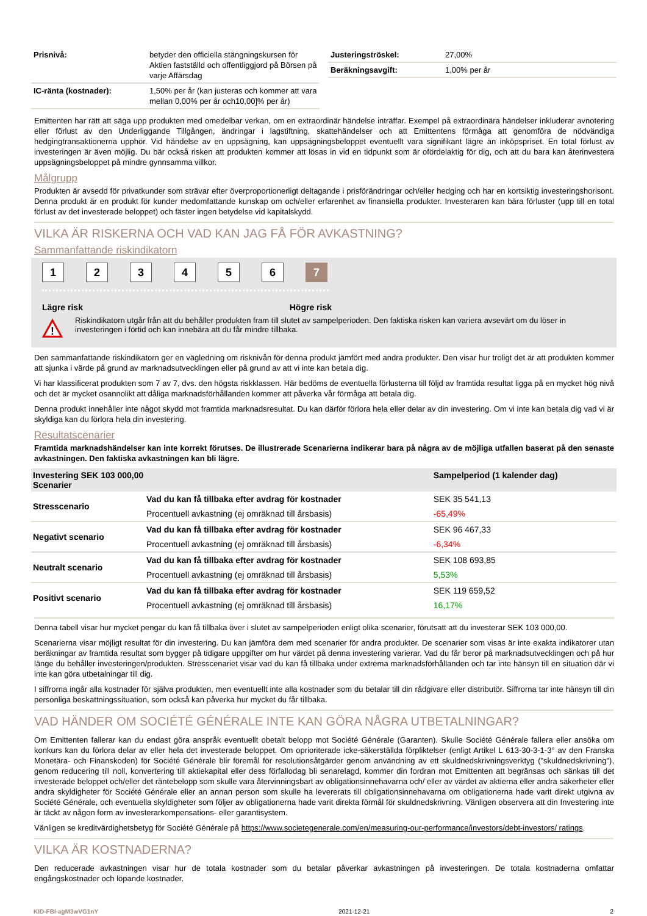| Prisnivå: | betyder den officiella stängningskursen för Aktien fastställd och offentliggjord på Börsen på varje Affärsdag |
| IC-ränta (kostnader): | 1,50% per år (kan justeras och kommer att vara mellan 0,00% per år och10,00]% per år) |
| Justeringströskel: | 27,00% |
| Beräkningsavgift: | 1,00% per år |
Emittenten har rätt att säga upp produkten med omedelbar verkan, om en extraordinär händelse inträffar. Exempel på extraordinära händelser inkluderar avnotering eller förlust av den Underliggande Tillgången, ändringar i lagstiftning, skattehändelser och att Emittentens förmåga att genomföra de nödvändiga hedgingtransaktionerna upphör. Vid händelse av en uppsägning, kan uppsägningsbeloppet eventuellt vara signifikant lägre än inköpspriset. En total förlust av investeringen är även möjlig. Du bär också risken att produkten kommer att lösas in vid en tidpunkt som är ofördelaktig för dig, och att du bara kan återinvestera uppsägningsbeloppet på mindre gynnsamma villkor.
Målgrupp
Produkten är avsedd för privatkunder som strävar efter överproportionerligt deltagande i prisförändringar och/eller hedging och har en kortsiktig investeringshorisont. Denna produkt är en produkt för kunder medomfattande kunskap om och/eller erfarenhet av finansiella produkter. Investeraren kan bära förluster (upp till en total förlust av det investerade beloppet) och fäster ingen betydelse vid kapitalskydd.
VILKA ÄR RISKERNA OCH VAD KAN JAG FÅ FÖR AVKASTNING?
Sammanfattande riskindikatorn
123456 7
Lägre risk Högre risk
!
Riskindikatorn utgår från att du behåller produkten fram till slutet av sampelperioden. Den faktiska risken kan variera avsevärt om du löser in investeringen i förtid och kan innebära att du får mindre tillbaka.
Den sammanfattande riskindikatorn ger en vägledning om risknivån för denna produkt jämfört med andra produkter. Den visar hur troligt det är att produkten kommer att sjunka i värde på grund av marknadsutvecklingen eller på grund av att vi inte kan betala dig.
Vi har klassificerat produkten som 7 av 7, dvs. den högsta riskklassen. Här bedöms de eventuella förlusterna till följd av framtida resultat ligga på en mycket hög nivå och det är mycket osannolikt att dåliga marknadsförhållanden kommer att påverka vår förmåga att betala dig.
Denna produkt innehåller inte något skydd mot framtida marknadsresultat. Du kan därför förlora hela eller delar av din investering. Om vi inte kan betala dig vad vi är skyldiga kan du förlora hela din investering.
Resultatscenarier
Framtida marknadshändelser kan inte korrekt förutses. De illustrerade Scenarierna indikerar bara på några av de möjliga utfallen baserat på den senaste avkastningen. Den faktiska avkastningen kan bli lägre.
| Investering SEK 103 000,00 Scenarier | | Sampelperiod (1 kalender dag) |
| --- | --- | --- |
| Stresscenario | Vad du kan få tillbaka efter avdrag för kostnader | SEK 35 541,13 |
| | Procentuell avkastning (ej omräknad till årsbasis) | -65,49% |
| Negativt scenario | Vad du kan få tillbaka efter avdrag för kostnader | SEK 96 467,33 |
| | Procentuell avkastning (ej omräknad till årsbasis) | -6,34% |
| Neutralt scenario | Vad du kan få tillbaka efter avdrag för kostnader | SEK 108 693,85 |
| | Procentuell avkastning (ej omräknad till årsbasis) | 5,53% |
| Positivt scenario | Vad du kan få tillbaka efter avdrag för kostnader | SEK 119 659,52 |
| | Procentuell avkastning (ej omräknad till årsbasis) | 16,17% |
Denna tabell visar hur mycket pengar du kan få tillbaka över i slutet av sampelperioden enligt olika scenarier, förutsatt att du investerar SEK 103 000,00.
Scenarierna visar möjligt resultat för din investering. Du kan jämföra dem med scenarier för andra produkter. De scenarier som visas är inte exakta indikatorer utan beräkningar av framtida resultat som bygger på tidigare uppgifter om hur värdet på denna investering varierar. Vad du får beror på marknadsutvecklingen och på hur länge du behåller investeringen/produkten. Stresscenariet visar vad du kan få tillbaka under extrema marknadsförhållanden och tar inte hänsyn till en situation där vi inte kan göra utbetalningar till dig.
I siffrorna ingår alla kostnader för själva produkten, men eventuellt inte alla kostnader som du betalar till din rådgivare eller distributör. Siffrorna tar inte hänsyn till din personliga beskattningssituation, som också kan påverka hur mycket du får tillbaka.
VAD HÄNDER OM SOCIÉTÉ GÉNÉRALE INTE KAN GÖRA NÅGRA UTBETALNINGAR?
Om Emittenten fallerar kan du endast göra anspråk eventuellt obetalt belopp mot Société Générale (Garanten). Skulle Société Générale fallera eller ansöka om konkurs kan du förlora delar av eller hela det investerade beloppet. Om oprioriterade icke-säkerställda förpliktelser (enligt Artikel L 613-30-3-1-3° av den Franska Monetära- och Finanskoden) för Société Générale blir föremål för resolutionsåtgärder genom användning av ett skuldnedskrivningsverktyg ("skuldnedskrivning"), genom reducering till noll, konvertering till aktiekapital eller dess förfallodag bli senarelagd, kommer din fordran mot Emittenten att begränsas och sänkas till det investerade beloppet och/eller det räntebelopp som skulle vara återvinningsbart av obligationsinnehavarna och/ eller av värdet av aktierna eller andra säkerheter eller andra skyldigheter för Société Générale eller an annan person som skulle ha levererats till obligationsinnehavarna om obligationerna hade varit direkt utgivna av Société Générale, och eventuella skyldigheter som följer av obligationerna hade varit direkta förmål för skuldnedskrivning. Vänligen observera att din Investering inte är täckt av någon form av investerarkompensations- eller garantisystem.
Vänligen se kreditvärdighetsbetyg för Société Générale på https://www.societegenerale.com/en/measuring-our-performance/investors/debt-investors/ ratings.
VILKA ÄR KOSTNADERNA?
Den reducerade avkastningen visar hur de totala kostnader som du betalar påverkar avkastningen på investeringen. De totala kostnaderna omfattar engångskostnader och löpande kostnader.
KID-FBI-agM3wVG1nY 2021-12-21 2